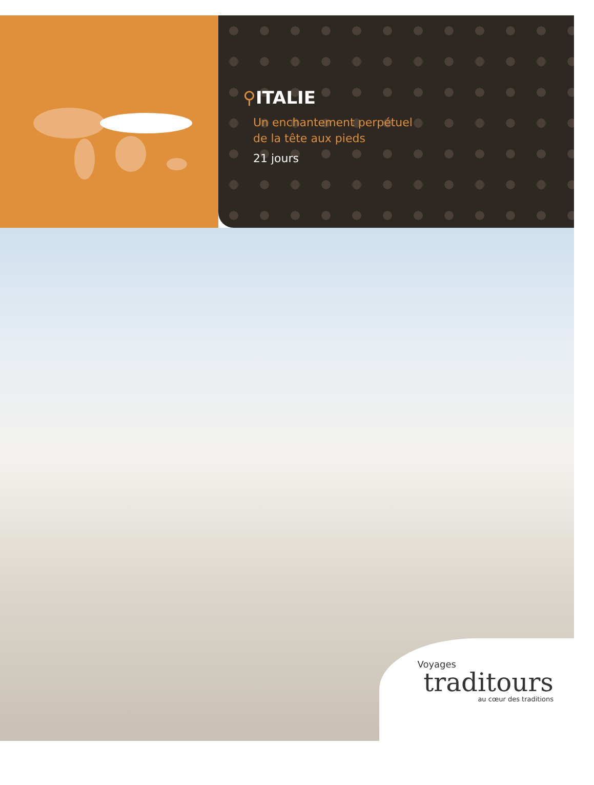⚲ITALIE
Un enchantement perpétuel
de la tête aux pieds
21 jours
Voyages
traditours
au cœur des traditions